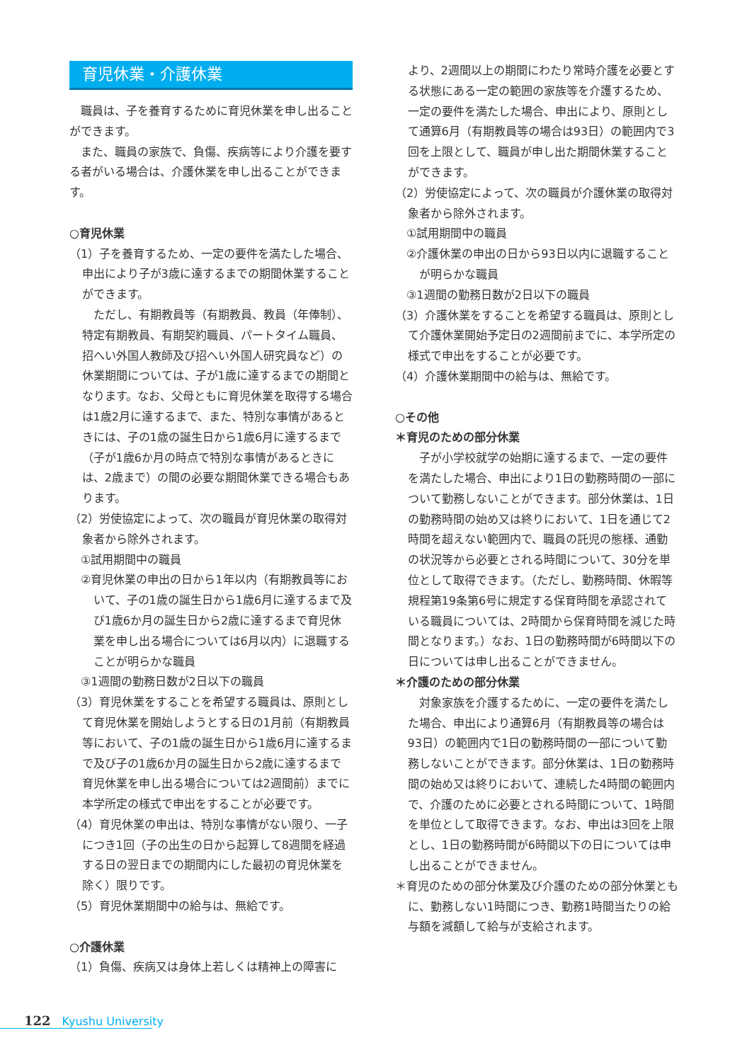育児休業・介護休業
職員は、子を養育するために育児休業を申し出ることができます。
また、職員の家族で、負傷、疾病等により介護を要する者がいる場合は、介護休業を申し出ることができます。
○育児休業
（1）子を養育するため、一定の要件を満たした場合、申出により子が3歳に達するまでの期間休業することができます。
ただし、有期教員等（有期教員、教員（年俸制）、特定有期教員、有期契約職員、パートタイム職員、招へい外国人教師及び招へい外国人研究員など）の休業期間については、子が1歳に達するまでの期間となります。なお、父母ともに育児休業を取得する場合は1歳2月に達するまで、また、特別な事情があるときには、子の1歳の誕生日から1歳6月に達するまで（子が1歳6か月の時点で特別な事情があるときには、2歳まで）の間の必要な期間休業できる場合もあります。
（2）労使協定によって、次の職員が育児休業の取得対象者から除外されます。
①試用期間中の職員
②育児休業の申出の日から1年以内（有期教員等において、子の1歳の誕生日から1歳6月に達するまで及び1歳6か月の誕生日から2歳に達するまで育児休業を申し出る場合については6月以内）に退職することが明らかな職員
③1週間の勤務日数が2日以下の職員
（3）育児休業をすることを希望する職員は、原則として育児休業を開始しようとする日の1月前（有期教員等において、子の1歳の誕生日から1歳6月に達するまで及び子の1歳6か月の誕生日から2歳に達するまで育児休業を申し出る場合については2週間前）までに本学所定の様式で申出をすることが必要です。
（4）育児休業の申出は、特別な事情がない限り、一子につき1回（子の出生の日から起算して8週間を経過する日の翌日までの期間内にした最初の育児休業を除く）限りです。
（5）育児休業期間中の給与は、無給です。
○介護休業
（1）負傷、疾病又は身体上若しくは精神上の障害に
より、2週間以上の期間にわたり常時介護を必要とする状態にある一定の範囲の家族等を介護するため、一定の要件を満たした場合、申出により、原則として通算6月（有期教員等の場合は93日）の範囲内で3回を上限として、職員が申し出た期間休業することができます。
（2）労使協定によって、次の職員が介護休業の取得対象者から除外されます。
①試用期間中の職員
②介護休業の申出の日から93日以内に退職することが明らかな職員
③1週間の勤務日数が2日以下の職員
（3）介護休業をすることを希望する職員は、原則として介護休業開始予定日の2週間前までに、本学所定の様式で申出をすることが必要です。
（4）介護休業期間中の給与は、無給です。
○その他
＊育児のための部分休業
子が小学校就学の始期に達するまで、一定の要件を満たした場合、申出により1日の勤務時間の一部について勤務しないことができます。部分休業は、1日の勤務時間の始め又は終りにおいて、1日を通じて2時間を超えない範囲内で、職員の託児の態様、通勤の状況等から必要とされる時間について、30分を単位として取得できます。（ただし、勤務時間、休暇等規程第19条第6号に規定する保育時間を承認されている職員については、2時間から保育時間を減じた時間となります。）なお、1日の勤務時間が6時間以下の日については申し出ることができません。
＊介護のための部分休業
対象家族を介護するために、一定の要件を満たした場合、申出により通算6月（有期教員等の場合は93日）の範囲内で1日の勤務時間の一部について勤務しないことができます。部分休業は、1日の勤務時間の始め又は終りにおいて、連続した4時間の範囲内で、介護のために必要とされる時間について、1時間を単位として取得できます。なお、申出は3回を上限とし、1日の勤務時間が6時間以下の日については申し出ることができません。
＊育児のための部分休業及び介護のための部分休業ともに、勤務しない1時間につき、勤務1時間当たりの給与額を減額して給与が支給されます。
122 Kyushu University